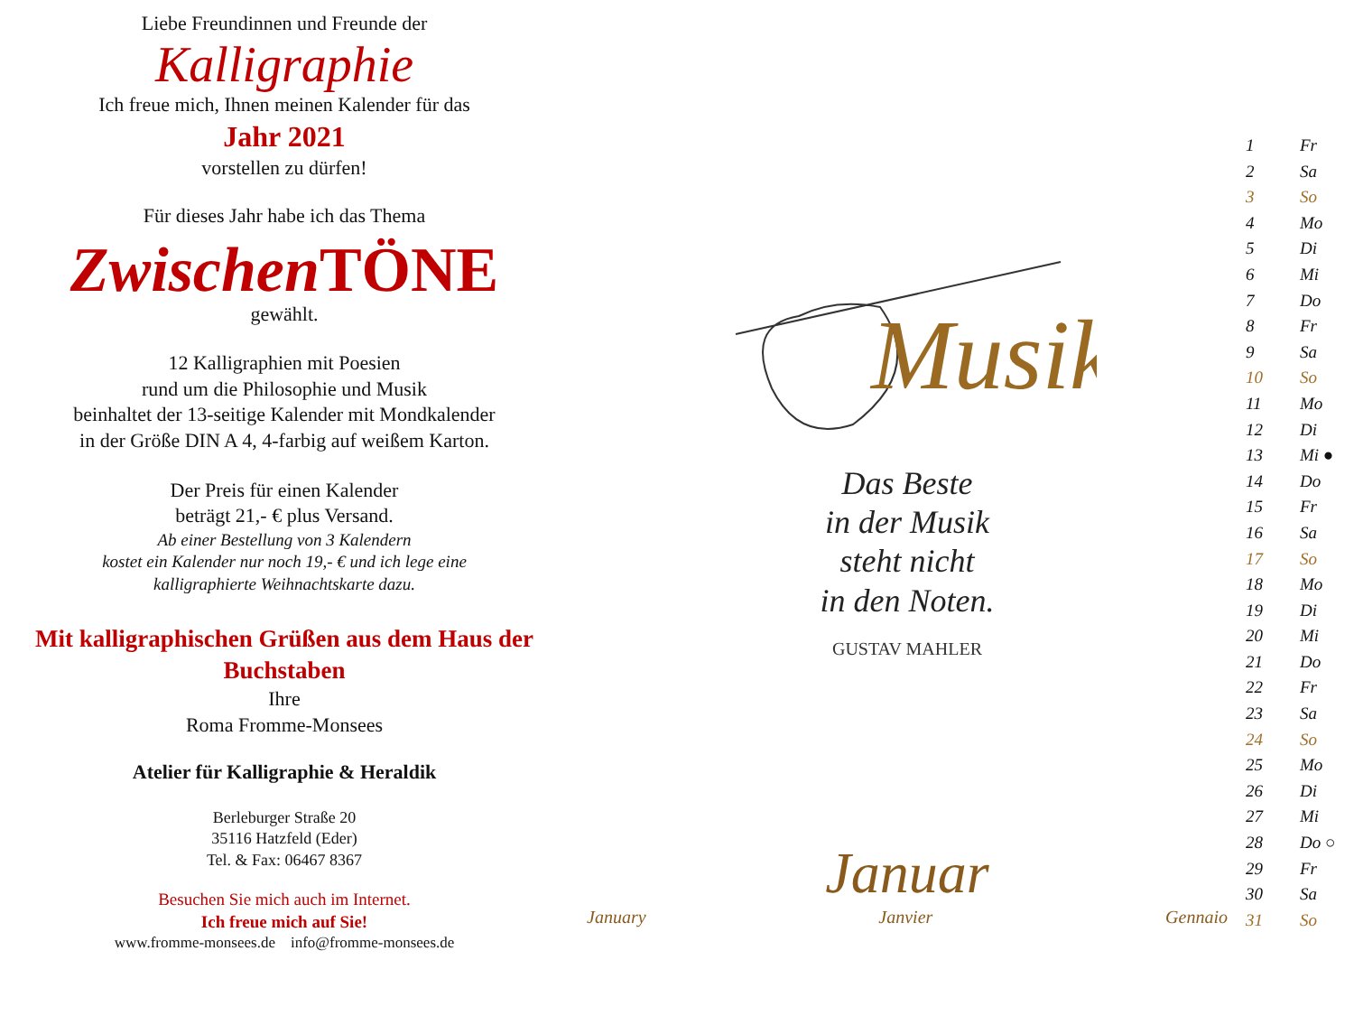Liebe Freundinnen und Freunde der
Kalligraphie
Ich freue mich, Ihnen meinen Kalender für das
Jahr 2021
vorstellen zu dürfen!
Für dieses Jahr habe ich das Thema
Zwischen TÖNE
gewählt.
12 Kalligraphien mit Poesien
rund um die Philosophie und Musik
beinhaltet der 13-seitige Kalender mit Mondkalender
in der Größe DIN A 4, 4-farbig auf weißem Karton.
Der Preis für einen Kalender
beträgt 21,- € plus Versand.
Ab einer Bestellung von 3 Kalendern
kostet ein Kalender nur noch 19,- € und ich lege eine
kalligraphierte Weihnachtskarte dazu.
Mit kalligraphischen Grüßen aus dem Haus der Buchstaben
Ihre
Roma Fromme-Monsees
Atelier für Kalligraphie & Heraldik
Berleburger Straße 20
35116 Hatzfeld (Eder)
Tel. & Fax: 06467 8367
Besuchen Sie mich auch im Internet.
Ich freue mich auf Sie!
www.fromme-monsees.de info@fromme-monsees.de
Musik
Das Beste
in der Musik
steht nicht
in den Noten.
GUSTAV MAHLER
Januar
January Janvier Gennaio
1 Fr
2 Sa
3 So
4 Mo
5 Di
6 Mi
7 Do
8 Fr
9 Sa
10 So
11 Mo
12 Di
13 Mi ●
14 Do
15 Fr
16 Sa
17 So
18 Mo
19 Di
20 Mi
21 Do
22 Fr
23 Sa
24 So
25 Mo
26 Di
27 Mi
28 Do ○
29 Fr
30 Sa
31 So